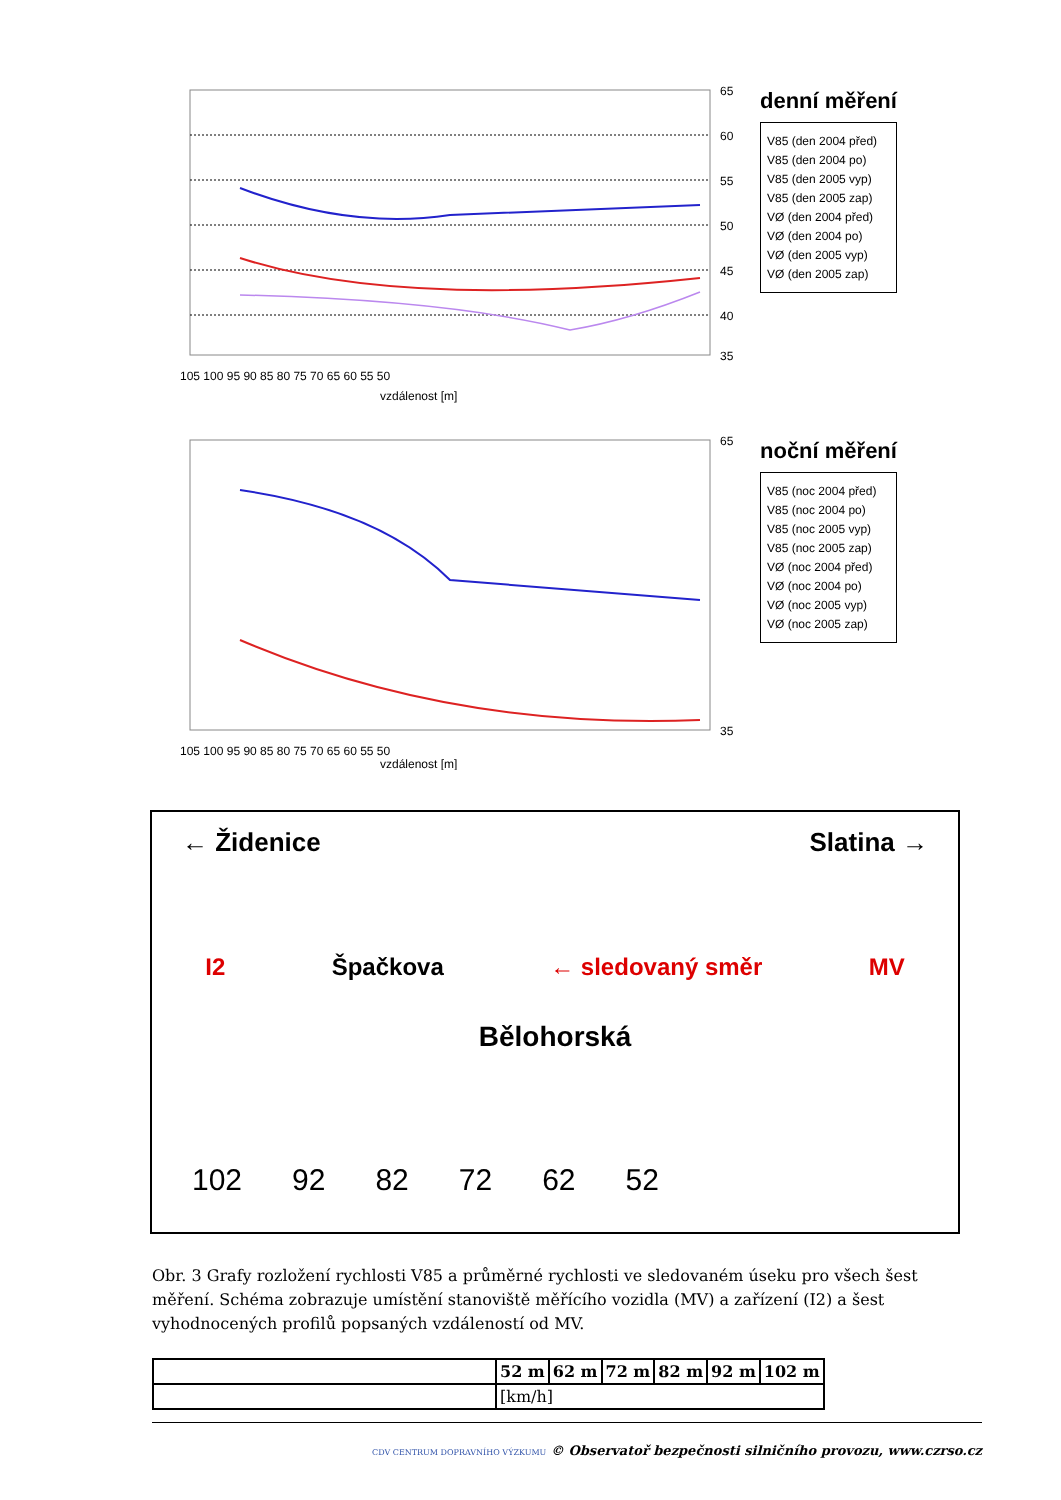65
60
55
50
45
40
35
105 100 95 90 85 80 75 70 65 60 55 50
vzdálenost [m]
denní měření
V85 (den 2004 před)
V85 (den 2004 po)
V85 (den 2005 vyp)
V85 (den 2005 zap)
VØ (den 2004 před)
VØ (den 2004 po)
VØ (den 2005 vyp)
VØ (den 2005 zap)
65
35
105 100 95 90 85 80 75 70 65 60 55 50
vzdálenost [m]
noční měření
V85 (noc 2004 před)
V85 (noc 2004 po)
V85 (noc 2005 vyp)
V85 (noc 2005 zap)
VØ (noc 2004 před)
VØ (noc 2004 po)
VØ (noc 2005 vyp)
VØ (noc 2005 zap)
← Židenice Slatina →
I2 Špačkova ← sledovaný směr MV
Bělohorská
102 92 82 72 62 52
Obr. 3 Grafy rozložení rychlosti V85 a průměrné rychlosti ve sledovaném úseku pro všech šest měření. Schéma zobrazuje umístění stanoviště měřícího vozidla (MV) a zařízení (I2) a šest vyhodnocených profilů popsaných vzdáleností od MV.
| | 52 m | 62 m | 72 m | 82 m | 92 m | 102 m |
| --- | --- | --- | --- | --- | --- | --- |
| | [km/h] | | | | | |
CDV CENTRUM DOPRAVNÍHO VÝZKUMU © Observatoř bezpečnosti silničního provozu, www.czrso.cz